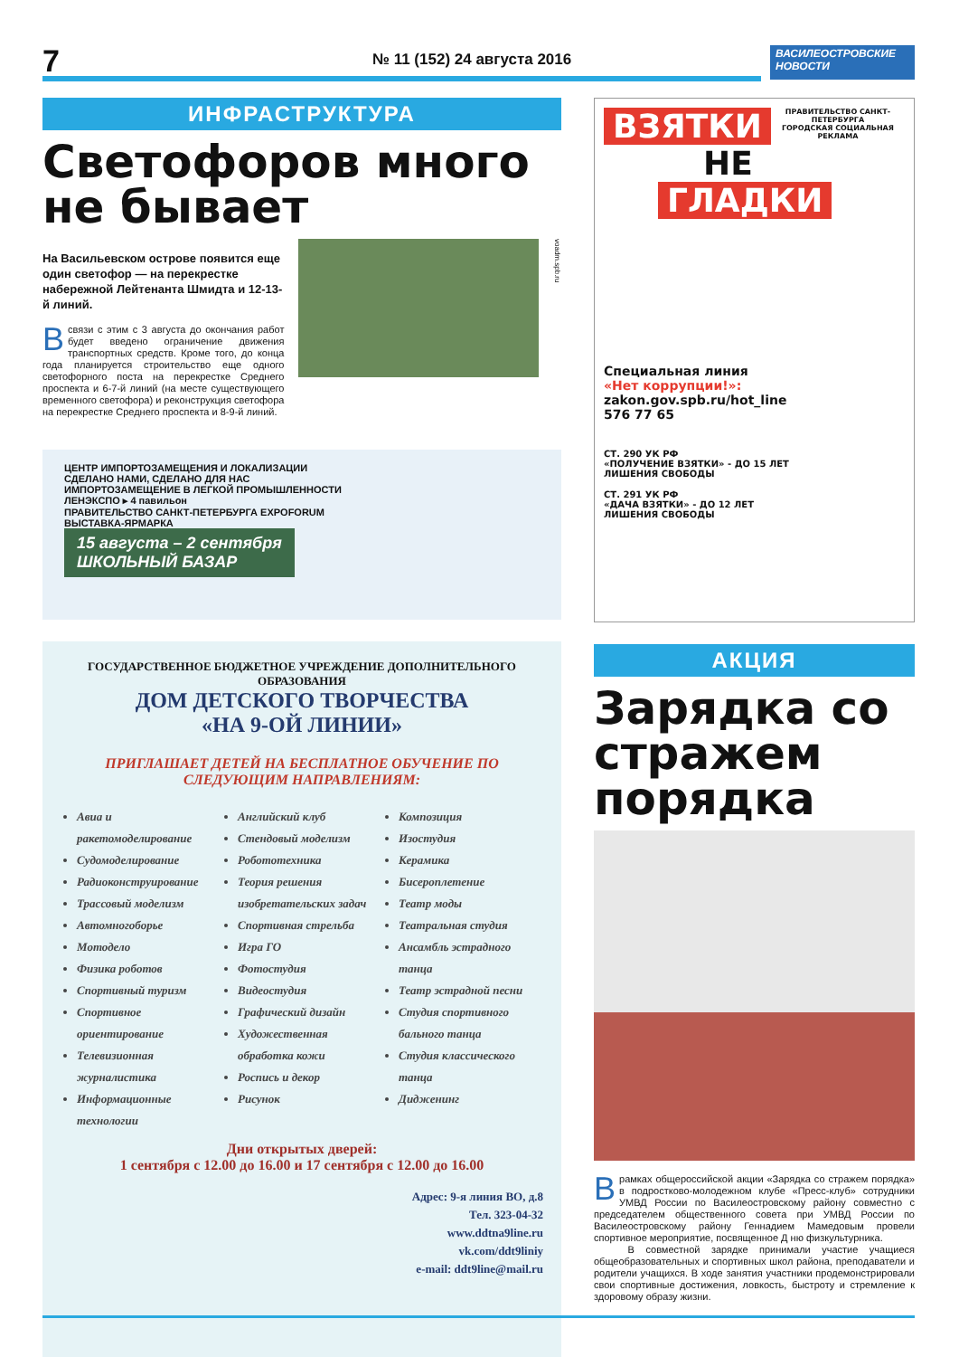7 № 11 (152) 24 августа 2016
ВАСИЛЕОСТРОВСКИЕ НОВОСТИ
ИНФРАСТРУКТУРА
Светофоров много не бывает
На Васильевском острове появится еще один светофор — на перекрестке набережной Лейтенанта Шмидта и 12-13-й линий.
Всвязи с этим с 3 августа до окончания работ будет введено ограничение движения транспортных средств. Кроме того, до конца года планируется строительство еще одного светофорного поста на перекрестке Среднего проспекта и 6-7-й линий (на месте существующего временного светофора) и реконструкция светофора на перекрестке Среднего проспекта и 8-9-й линий.
voadm.spb.ru
ЦЕНТР ИМПОРТОЗАМЕЩЕНИЯ И ЛОКАЛИЗАЦИИ
СДЕЛАНО НАМИ, СДЕЛАНО ДЛЯ НАС
ИМПОРТОЗАМЕЩЕНИЕ В ЛЕГКОЙ ПРОМЫШЛЕННОСТИ
ЛЕНЭКСПО ▸ 4 павильон
ПРАВИТЕЛЬСТВО САНКТ-ПЕТЕРБУРГА EXPOFORUM
ВЫСТАВКА-ЯРМАРКА
15 августа – 2 сентября
ШКОЛЬНЫЙ БАЗАР
ГОСУДАРСТВЕННОЕ БЮДЖЕТНОЕ УЧРЕЖДЕНИЕ ДОПОЛНИТЕЛЬНОГО ОБРАЗОВАНИЯ
ДОМ ДЕТСКОГО ТВОРЧЕСТВА
«НА 9-ОЙ ЛИНИИ»
ПРИГЛАШАЕТ ДЕТЕЙ НА БЕСПЛАТНОЕ ОБУЧЕНИЕ ПО СЛЕДУЮЩИМ НАПРАВЛЕНИЯМ:
Авиа и ракетомоделирование
Судомоделирование
Радиоконструирование
Трассовый моделизм
Автомногоборье
Мотодело
Физика роботов
Спортивный туризм
Спортивное ориентирование
Телевизионная журналистика
Информационные технологии
Английский клуб
Стендовый моделизм
Робототехника
Теория решения изобретательских задач
Спортивная стрельба
Игра ГО
Фотостудия
Видеостудия
Графический дизайн
Художественная обработка кожи
Роспись и декор
Рисунок
Композиция
Изостудия
Керамика
Бисероплетение
Театр моды
Театральная студия
Ансамбль эстрадного танца
Театр эстрадной песни
Студия спортивного бального танца
Студия классического танца
Дидженинг
Дни открытых дверей:
1 сентября с 12.00 до 16.00 и 17 сентября с 12.00 до 16.00
Адрес: 9-я линия ВО, д.8
Тел. 323-04-32
www.ddtna9line.ru
vk.com/ddt9liniy
e-mail: ddt9line@mail.ru
ВЗЯТКИ
ПРАВИТЕЛЬСТВО САНКТ-ПЕТЕРБУРГА
ГОРОДСКАЯ СОЦИАЛЬНАЯ РЕКЛАМА
НЕ
ГЛАДКИ
Специальная линия
«Нет коррупции!»:
zakon.gov.spb.ru/hot_line
576 77 65
СТ. 290 УК РФ
«ПОЛУЧЕНИЕ ВЗЯТКИ» - ДО 15 ЛЕТ
ЛИШЕНИЯ СВОБОДЫ
СТ. 291 УК РФ
«ДАЧА ВЗЯТКИ» - ДО 12 ЛЕТ
ЛИШЕНИЯ СВОБОДЫ
АКЦИЯ
Зарядка со стражем порядка
Врамках общероссийской акции «Зарядка со стражем порядка» в подростково-молодежном клубе «Пресс-клуб» сотрудники УМВД России по Василеостровскому району совместно с председателем общественного совета при УМВД России по Василеостровскому району Геннадием Мамедовым провели спортивное мероприятие, посвященное Д ню физкультурника.
В совместной зарядке принимали участие учащиеся общеобразовательных и спортивных школ района, преподаватели и родители учащихся. В ходе занятия участники продемонстрировали свои спортивные достижения, ловкость, быстроту и стремление к здоровому образу жизни.